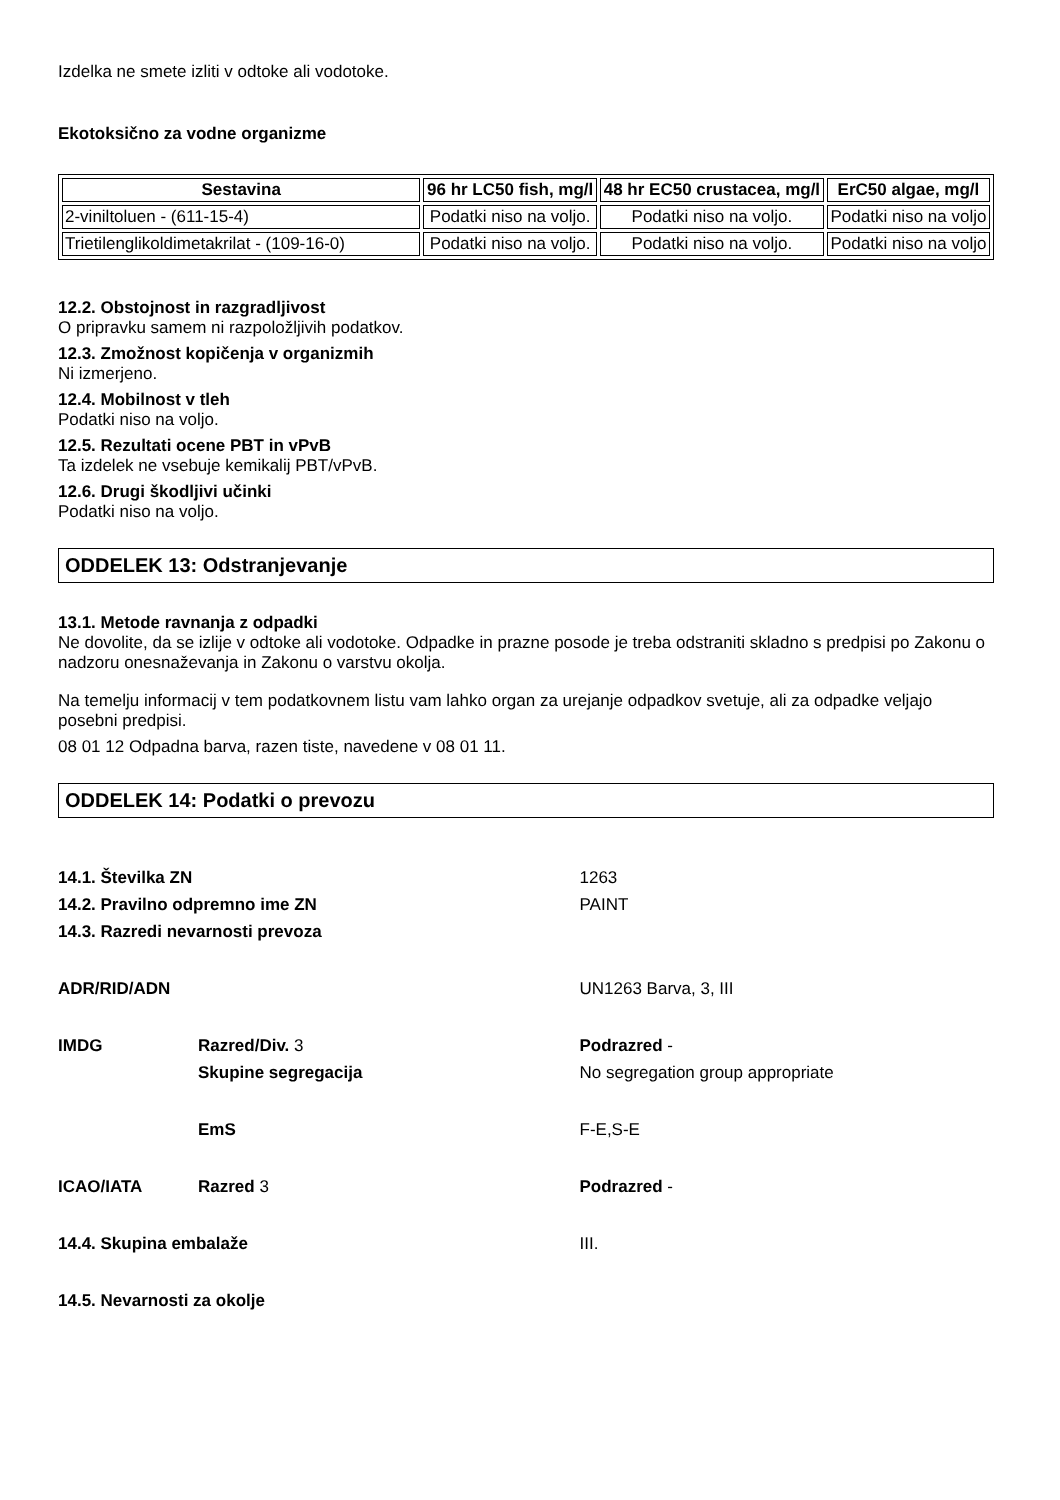Izdelka ne smete izliti v odtoke ali vodotoke.
Ekotoksično za vodne organizme
| Sestavina | 96 hr LC50 fish, mg/l | 48 hr EC50 crustacea, mg/l | ErC50 algae, mg/l |
| --- | --- | --- | --- |
| 2-viniltoluen - (611-15-4) | Podatki niso na voljo. | Podatki niso na voljo. | Podatki niso na voljo |
| Trietilenglikoldimetakrilat - (109-16-0) | Podatki niso na voljo. | Podatki niso na voljo. | Podatki niso na voljo |
12.2. Obstojnost in razgradljivost
O pripravku samem ni razpoložljivih podatkov.
12.3. Zmožnost kopičenja v organizmih
Ni izmerjeno.
12.4. Mobilnost v tleh
Podatki niso na voljo.
12.5. Rezultati ocene PBT in vPvB
Ta izdelek ne vsebuje kemikalij PBT/vPvB.
12.6. Drugi škodljivi učinki
Podatki niso na voljo.
ODDELEK 13: Odstranjevanje
13.1. Metode ravnanja z odpadki
Ne dovolite, da se izlije v odtoke ali vodotoke. Odpadke in prazne posode je treba odstraniti skladno s predpisi po Zakonu o nadzoru onesnaževanja in Zakonu o varstvu okolja.
Na temelju informacij v tem podatkovnem listu vam lahko organ za urejanje odpadkov svetuje, ali za odpadke veljajo posebni predpisi.
08 01 12 Odpadna barva, razen tiste, navedene v 08 01 11.
ODDELEK 14: Podatki o prevozu
| 14.1. Številka ZN | | 1263 |
| 14.2. Pravilno odpremno ime ZN | | PAINT |
| 14.3. Razredi nevarnosti prevoza | | |
| ADR/RID/ADN | | UN1263 Barva, 3, III |
| IMDG | Razred/Div. 3 | Podrazred - |
| | Skupine segregacija | No segregation group appropriate |
| | EmS | F-E,S-E |
| ICAO/IATA | Razred 3 | Podrazred - |
| 14.4. Skupina embalaže | | III. |
| 14.5. Nevarnosti za okolje | | |